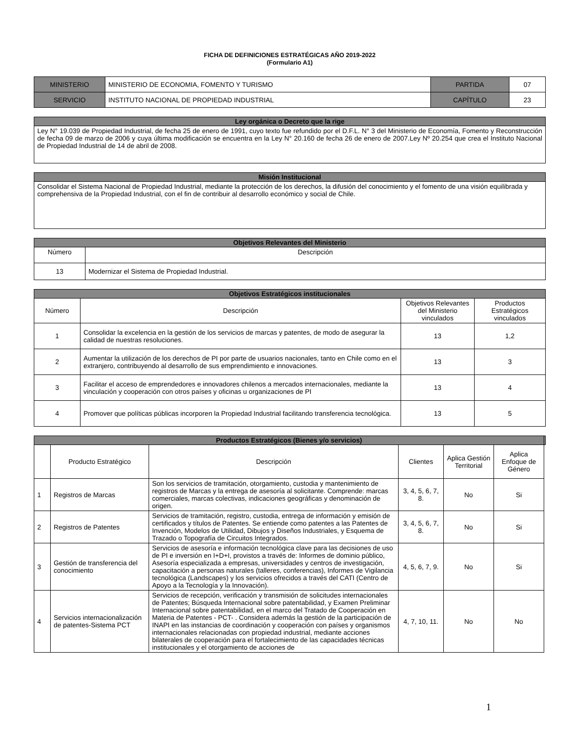FICHA DE DEFINICIONES ESTRATÉGICAS AÑO 2019-2022
(Formulario A1)
| MINISTERIO | MINISTERIO DE ECONOMIA, FOMENTO Y TURISMO | PARTIDA | 07 |
| SERVICIO | INSTITUTO NACIONAL DE PROPIEDAD INDUSTRIAL | CAPÍTULO | 23 |
| Ley orgánica o Decreto que la rige |
| --- |
| Ley N° 19.039 de Propiedad Industrial, de fecha 25 de enero de 1991, cuyo texto fue refundido por el D.F.L. N° 3 del Ministerio de Economía, Fomento y Reconstrucción de fecha 09 de marzo de 2006 y cuya última modificación se encuentra en la Ley N° 20.160 de fecha 26 de enero de 2007.Ley Nº 20.254 que crea el Instituto Nacional de Propiedad Industrial de 14 de abril de 2008. |
| Misión Institucional |
| --- |
| Consolidar el Sistema Nacional de Propiedad Industrial, mediante la protección de los derechos, la difusión del conocimiento y el fomento de una visión equilibrada y comprehensiva de la Propiedad Industrial, con el fin de contribuir al desarrollo económico y social de Chile. |
| Objetivos Relevantes del Ministerio | |
| --- | --- |
| Número | Descripción |
| 13 | Modernizar el Sistema de Propiedad Industrial. |
| Objetivos Estratégicos institucionales | | | |
| --- | --- | --- | --- |
| Número | Descripción | Objetivos Relevantes del Ministerio vinculados | Productos Estratégicos vinculados |
| 1 | Consolidar la excelencia en la gestión de los servicios de marcas y patentes, de modo de asegurar la calidad de nuestras resoluciones. | 13 | 1,2 |
| 2 | Aumentar la utilización de los derechos de PI por parte de usuarios nacionales, tanto en Chile como en el extranjero, contribuyendo al desarrollo de sus emprendimiento e innovaciones. | 13 | 3 |
| 3 | Facilitar el acceso de emprendedores e innovadores chilenos a mercados internacionales, mediante la vinculación y cooperación con otros países y oficinas u organizaciones de PI | 13 | 4 |
| 4 | Promover que políticas públicas incorporen la Propiedad Industrial facilitando transferencia tecnológica. | 13 | 5 |
| Productos Estratégicos (Bienes y/o servicios) | | | | | | |
| --- | --- | --- | --- | --- | --- | --- |
| | Producto Estratégico | Descripción | Clientes | Aplica Gestión Territorial | Aplica Enfoque de Género | |
| 1 | Registros de Marcas | Son los servicios de tramitación, otorgamiento, custodia y mantenimiento de registros de Marcas y la entrega de asesoría al solicitante. Comprende: marcas comerciales, marcas colectivas, indicaciones geográficas y denominación de origen. | 3, 4, 5, 6, 7, 8. | No | Si | |
| 2 | Registros de Patentes | Servicios de tramitación, registro, custodia, entrega de información y emisión de certificados y títulos de Patentes. Se entiende como patentes a las Patentes de Invención, Modelos de Utilidad, Dibujos y Diseños Industriales, y Esquema de Trazado o Topografía de Circuitos Integrados. | 3, 4, 5, 6, 7, 8. | No | Si | |
| 3 | Gestión de transferencia del conocimiento | Servicios de asesoría e información tecnológica clave para las decisiones de uso de PI e inversión en I+D+I, provistos a través de: Informes de dominio público, Asesoría especializada a empresas, universidades y centros de investigación, capacitación a personas naturales (talleres, conferencias), Informes de Vigilancia tecnológica (Landscapes) y los servicios ofrecidos a través del CATI (Centro de Apoyo a la Tecnología y la Innovación). | 4, 5, 6, 7, 9. | No | Si | |
| 4 | Servicios internacionalización de patentes-Sistema PCT | Servicios de recepción, verificación y transmisión de solicitudes internacionales de Patentes; Búsqueda Internacional sobre patentabilidad, y Examen Preliminar Internacional sobre patentabilidad, en el marco del Tratado de Cooperación en Materia de Patentes - PCT- . Considera además la gestión de la participación de INAPI en las instancias de coordinación y cooperación con países y organismos internacionales relacionadas con propiedad industrial, mediante acciones bilaterales de cooperación para el fortalecimiento de las capacidades técnicas institucionales y el otorgamiento de acciones de | 4, 7, 10, 11. | No | No | |
1